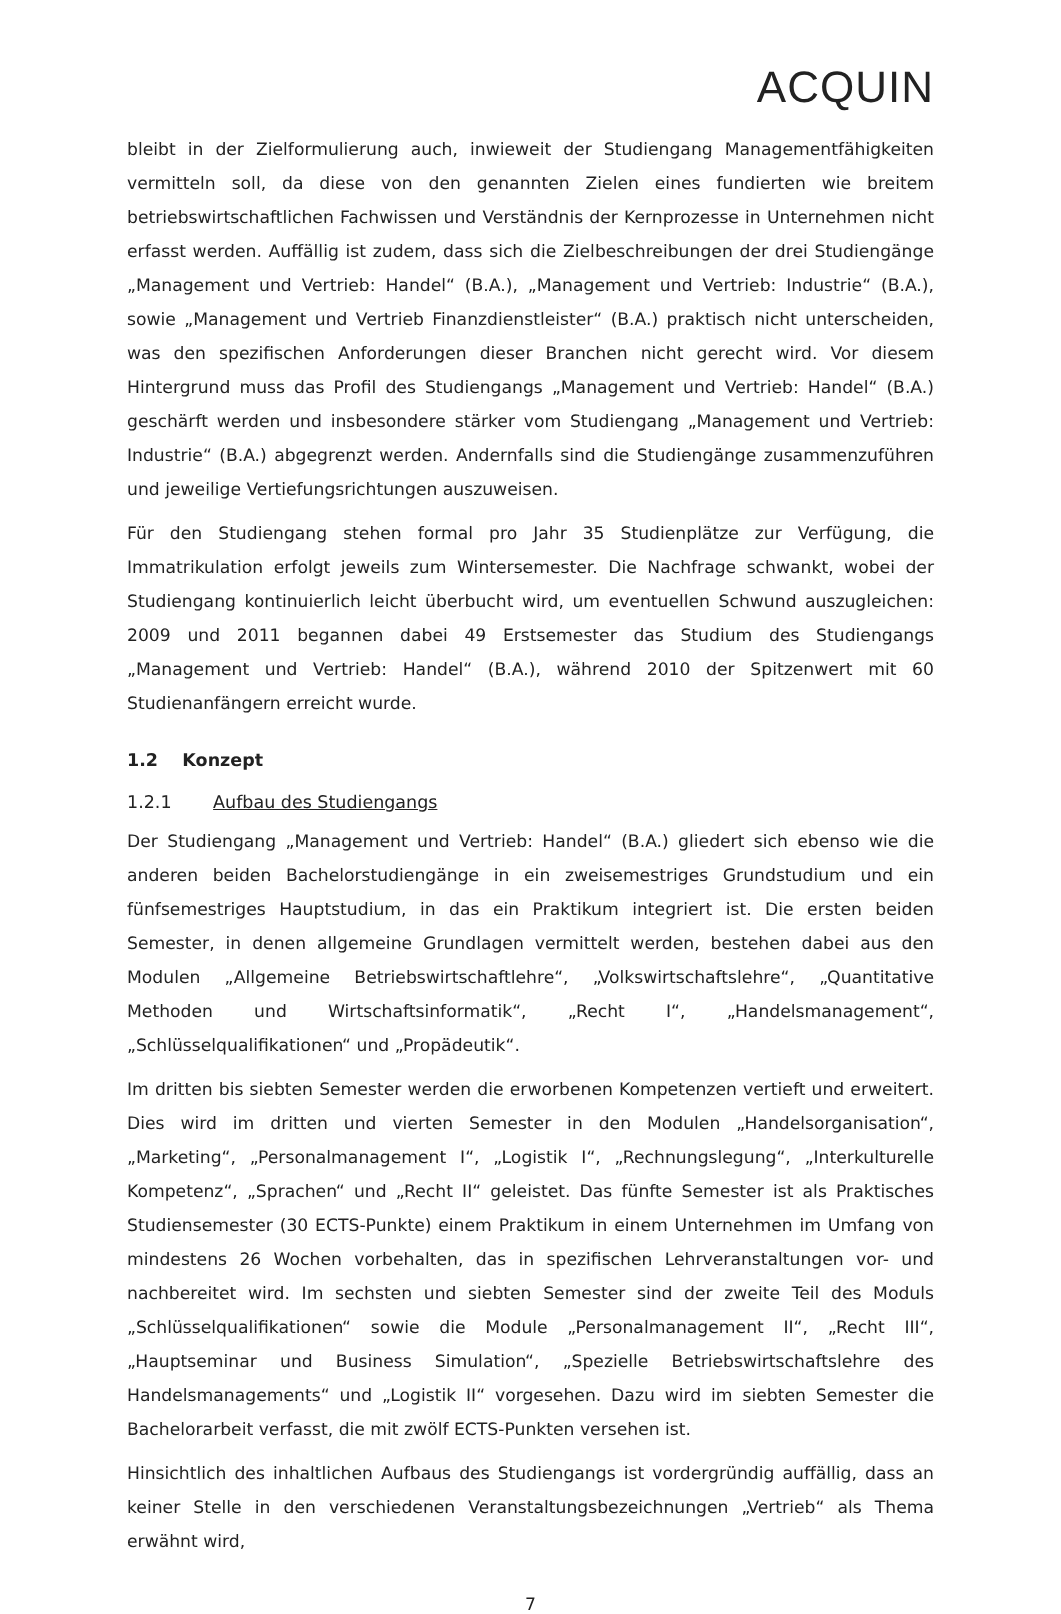ACQUIN
bleibt in der Zielformulierung auch, inwieweit der Studiengang Managementfähigkeiten vermitteln soll, da diese von den genannten Zielen eines fundierten wie breitem betriebswirtschaftlichen Fachwissen und Verständnis der Kernprozesse in Unternehmen nicht erfasst werden. Auffällig ist zudem, dass sich die Zielbeschreibungen der drei Studiengänge „Management und Vertrieb: Handel“ (B.A.), „Management und Vertrieb: Industrie“ (B.A.), sowie „Management und Vertrieb Finanzdienstleister“ (B.A.) praktisch nicht unterscheiden, was den spezifischen Anforderungen dieser Branchen nicht gerecht wird. Vor diesem Hintergrund muss das Profil des Studiengangs „Management und Vertrieb: Handel“ (B.A.) geschärft werden und insbesondere stärker vom Studiengang „Management und Vertrieb: Industrie“ (B.A.) abgegrenzt werden. Andernfalls sind die Studiengänge zusammenzuführen und jeweilige Vertiefungsrichtungen auszuweisen.
Für den Studiengang stehen formal pro Jahr 35 Studienplätze zur Verfügung, die Immatrikulation erfolgt jeweils zum Wintersemester. Die Nachfrage schwankt, wobei der Studiengang kontinuierlich leicht überbucht wird, um eventuellen Schwund auszugleichen: 2009 und 2011 begannen dabei 49 Erstsemester das Studium des Studiengangs „Management und Vertrieb: Handel“ (B.A.), während 2010 der Spitzenwert mit 60 Studienanfängern erreicht wurde.
1.2 Konzept
1.2.1 Aufbau des Studiengangs
Der Studiengang „Management und Vertrieb: Handel“ (B.A.) gliedert sich ebenso wie die anderen beiden Bachelorstudiengänge in ein zweisemestriges Grundstudium und ein fünfsemestriges Hauptstudium, in das ein Praktikum integriert ist. Die ersten beiden Semester, in denen allgemeine Grundlagen vermittelt werden, bestehen dabei aus den Modulen „Allgemeine Betriebswirtschaftlehre“, „Volkswirtschaftslehre“, „Quantitative Methoden und Wirtschaftsinformatik“, „Recht I“, „Handelsmanagement“, „Schlüsselqualifikationen“ und „Propädeutik“.
Im dritten bis siebten Semester werden die erworbenen Kompetenzen vertieft und erweitert. Dies wird im dritten und vierten Semester in den Modulen „Handelsorganisation“, „Marketing“, „Personalmanagement I“, „Logistik I“, „Rechnungslegung“, „Interkulturelle Kompetenz“, „Sprachen“ und „Recht II“ geleistet. Das fünfte Semester ist als Praktisches Studiensemester (30 ECTS-Punkte) einem Praktikum in einem Unternehmen im Umfang von mindestens 26 Wochen vorbehalten, das in spezifischen Lehrveranstaltungen vor- und nachbereitet wird. Im sechsten und siebten Semester sind der zweite Teil des Moduls „Schlüsselqualifikationen“ sowie die Module „Personalmanagement II“, „Recht III“, „Hauptseminar und Business Simulation“, „Spezielle Betriebswirtschaftslehre des Handelsmanagements“ und „Logistik II“ vorgesehen. Dazu wird im siebten Semester die Bachelorarbeit verfasst, die mit zwölf ECTS-Punkten versehen ist.
Hinsichtlich des inhaltlichen Aufbaus des Studiengangs ist vordergründig auffällig, dass an keiner Stelle in den verschiedenen Veranstaltungsbezeichnungen „Vertrieb“ als Thema erwähnt wird,
7